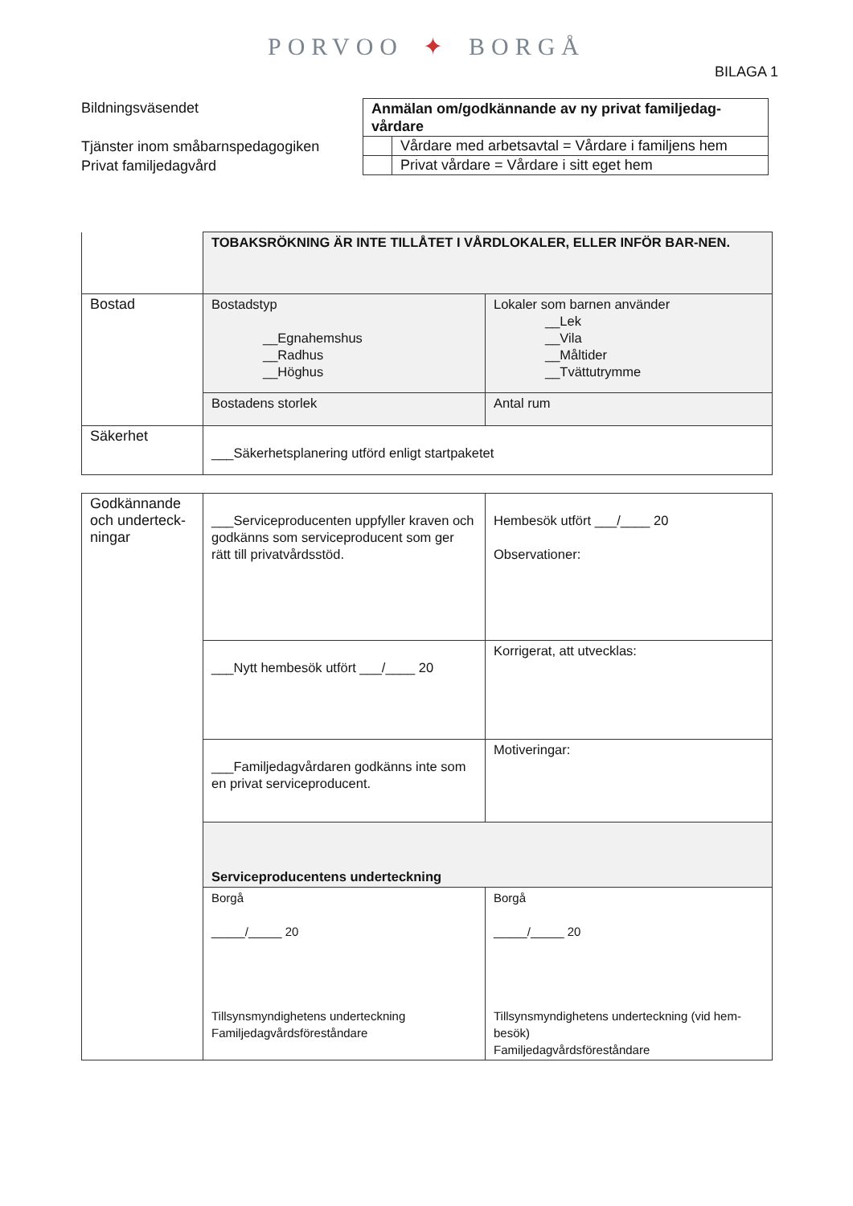PORVOO ✦ BORGÅ
BILAGA 1
Bildningsväsendet
Tjänster inom småbarnspedagogiken
Privat familjedagvård
| Anmälan om/godkännande av ny privat familjedag-vårdare | |
| | Vårdare med arbetsavtal = Vårdare i familjens hem |
| | Privat vårdare = Vårdare i sitt eget hem |
| | TOBAKSRÖKNING ÄR INTE TILLÅTET I VÅRDLOKALER, ELLER INFÖR BAR-NEN. | |
| Bostad | Bostadstyp __Egnahemshus __Radhus __Höghus | Lokaler som barnen använder __Lek __Vila __Måltider __Tvättutrymme |
| | Bostadens storlek | Antal rum |
| Säkerhet | ___Säkerhetsplanering utförd enligt startpaketet | |
| Godkännande och underteck-ningar | ___Serviceproducenten uppfyller kraven och godkänns som serviceproducent som ger rätt till privatvårdsstöd. | Hembesök utfört ___/____ 20 Observationer: |
| | ___Nytt hembesök utfört ___/____ 20 | Korrigerat, att utvecklas: |
| | ___Familjedagvårdaren godkänns inte som en privat serviceproducent. | Motiveringar: |
| | Serviceproducentens underteckning | |
| | Borgå _____/_____ 20 Tillsynsmyndighetens underteckning Familjedagvårdsföreståndare | Borgå _____/_____ 20 Tillsynsmyndighetens underteckning (vid hem-besök) Familjedagvårdsföreståndare |